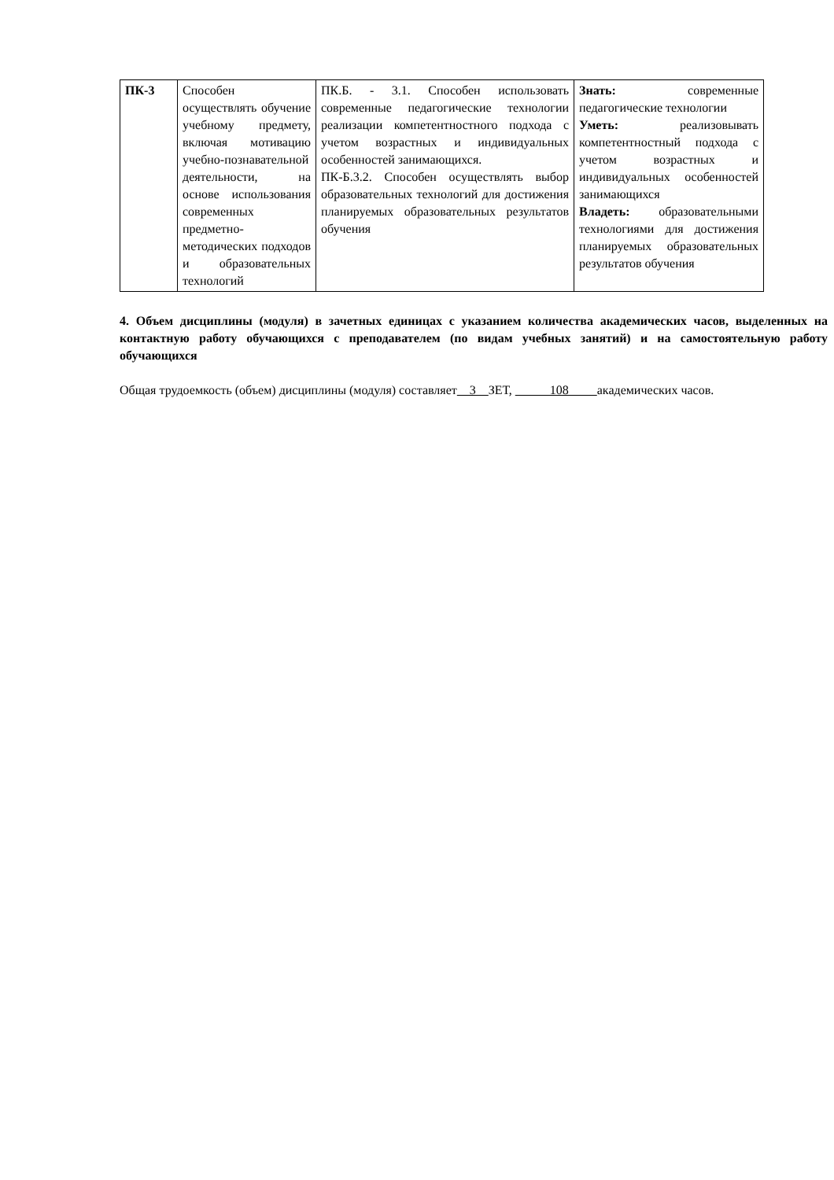| ПК-3 | Способен осуществлять обучение учебному предмету, включая мотивацию учебно-познавательной деятельности, на основе использования современных предметно-методических подходов и образовательных технологий | ПК.Б. - 3.1. Способен использовать современные педагогические технологии реализации компетентностного подхода с учетом возрастных и индивидуальных особенностей занимающихся. ПК-Б.3.2. Способен осуществлять выбор образовательных технологий для достижения планируемых образовательных результатов обучения | Знать: современные педагогические технологии Уметь: реализовывать компетентностный подхода с учетом возрастных и индивидуальных особенностей занимающихся Владеть: образовательными технологиями для достижения планируемых образовательных результатов обучения |
4. Объем дисциплины (модуля) в зачетных единицах с указанием количества академических часов, выделенных на контактную работу обучающихся с преподавателем (по видам учебных занятий) и на самостоятельную работу обучающихся
Общая трудоемкость (объем) дисциплины (модуля) составляет 3 ЗЕТ, 108 академических часов.